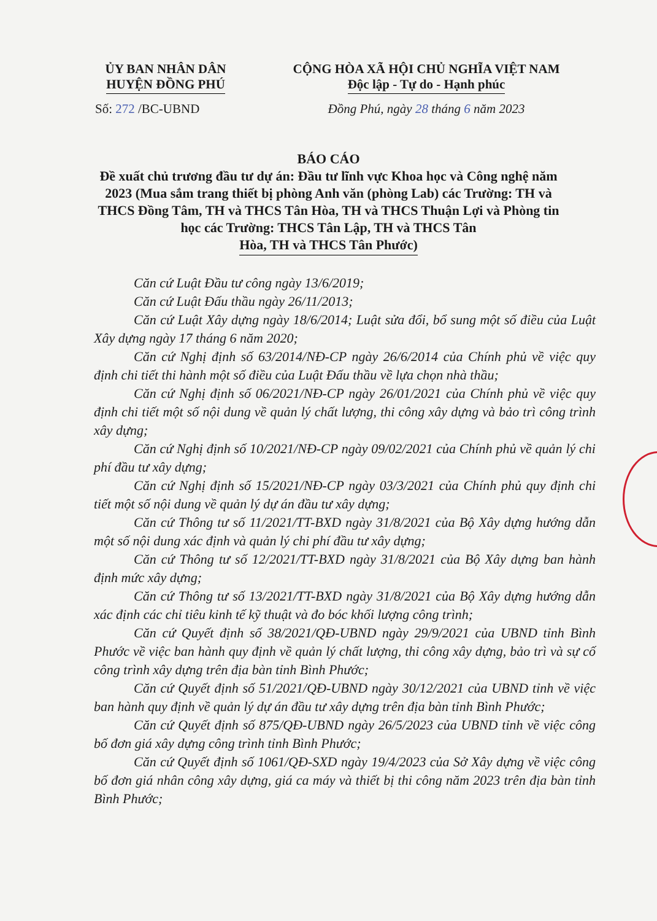ỦY BAN NHÂN DÂN
HUYỆN ĐỒNG PHÚ
Số: 272 /BC-UBND
CỘNG HÒA XÃ HỘI CHỦ NGHĨA VIỆT NAM
Độc lập - Tự do - Hạnh phúc
Đồng Phú, ngày 28 tháng 6 năm 2023
BÁO CÁO
Đề xuất chủ trương đầu tư dự án: Đầu tư lĩnh vực Khoa học và Công nghệ năm 2023 (Mua sắm trang thiết bị phòng Anh văn (phòng Lab) các Trường: TH và THCS Đồng Tâm, TH và THCS Tân Hòa, TH và THCS Thuận Lợi và Phòng tin học các Trường: THCS Tân Lập, TH và THCS Tân Hòa, TH và THCS Tân Phước)
Căn cứ Luật Đầu tư công ngày 13/6/2019;
Căn cứ Luật Đấu thầu ngày 26/11/2013;
Căn cứ Luật Xây dựng ngày 18/6/2014; Luật sửa đổi, bổ sung một số điều của Luật Xây dựng ngày 17 tháng 6 năm 2020;
Căn cứ Nghị định số 63/2014/NĐ-CP ngày 26/6/2014 của Chính phủ về việc quy định chi tiết thi hành một số điều của Luật Đấu thầu về lựa chọn nhà thầu;
Căn cứ Nghị định số 06/2021/NĐ-CP ngày 26/01/2021 của Chính phủ về việc quy định chi tiết một số nội dung về quản lý chất lượng, thi công xây dựng và bảo trì công trình xây dựng;
Căn cứ Nghị định số 10/2021/NĐ-CP ngày 09/02/2021 của Chính phủ về quản lý chi phí đầu tư xây dựng;
Căn cứ Nghị định số 15/2021/NĐ-CP ngày 03/3/2021 của Chính phủ quy định chi tiết một số nội dung về quản lý dự án đầu tư xây dựng;
Căn cứ Thông tư số 11/2021/TT-BXD ngày 31/8/2021 của Bộ Xây dựng hướng dẫn một số nội dung xác định và quản lý chi phí đầu tư xây dựng;
Căn cứ Thông tư số 12/2021/TT-BXD ngày 31/8/2021 của Bộ Xây dựng ban hành định mức xây dựng;
Căn cứ Thông tư số 13/2021/TT-BXD ngày 31/8/2021 của Bộ Xây dựng hướng dẫn xác định các chỉ tiêu kinh tế kỹ thuật và đo bóc khối lượng công trình;
Căn cứ Quyết định số 38/2021/QĐ-UBND ngày 29/9/2021 của UBND tỉnh Bình Phước về việc ban hành quy định về quản lý chất lượng, thi công xây dựng, bảo trì và sự cố công trình xây dựng trên địa bàn tỉnh Bình Phước;
Căn cứ Quyết định số 51/2021/QĐ-UBND ngày 30/12/2021 của UBND tỉnh về việc ban hành quy định về quản lý dự án đầu tư xây dựng trên địa bàn tỉnh Bình Phước;
Căn cứ Quyết định số 875/QĐ-UBND ngày 26/5/2023 của UBND tỉnh về việc công bố đơn giá xây dựng công trình tỉnh Bình Phước;
Căn cứ Quyết định số 1061/QĐ-SXD ngày 19/4/2023 của Sở Xây dựng về việc công bố đơn giá nhân công xây dựng, giá ca máy và thiết bị thi công năm 2023 trên địa bàn tỉnh Bình Phước;